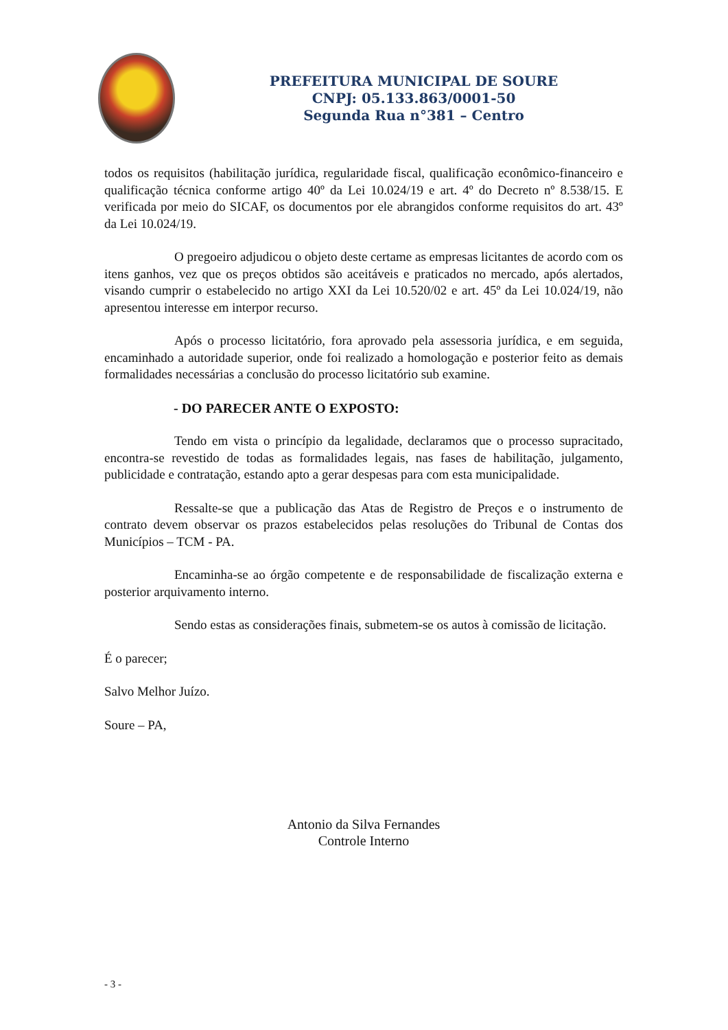PREFEITURA MUNICIPAL DE SOURE
CNPJ: 05.133.863/0001-50
Segunda Rua n°381 – Centro
todos os requisitos (habilitação jurídica, regularidade fiscal, qualificação econômico-financeiro e qualificação técnica conforme artigo 40º da Lei 10.024/19 e art. 4º do Decreto nº 8.538/15. E verificada por meio do SICAF, os documentos por ele abrangidos conforme requisitos do art. 43º da Lei 10.024/19.
O pregoeiro adjudicou o objeto deste certame as empresas licitantes de acordo com os itens ganhos, vez que os preços obtidos são aceitáveis e praticados no mercado, após alertados, visando cumprir o estabelecido no artigo XXI da Lei 10.520/02 e art. 45º da Lei 10.024/19, não apresentou interesse em interpor recurso.
Após o processo licitatório, fora aprovado pela assessoria jurídica, e em seguida, encaminhado a autoridade superior, onde foi realizado a homologação e posterior feito as demais formalidades necessárias a conclusão do processo licitatório sub examine.
- DO PARECER ANTE O EXPOSTO:
Tendo em vista o princípio da legalidade, declaramos que o processo supracitado, encontra-se revestido de todas as formalidades legais, nas fases de habilitação, julgamento, publicidade e contratação, estando apto a gerar despesas para com esta municipalidade.
Ressalte-se que a publicação das Atas de Registro de Preços e o instrumento de contrato devem observar os prazos estabelecidos pelas resoluções do Tribunal de Contas dos Municípios – TCM - PA.
Encaminha-se ao órgão competente e de responsabilidade de fiscalização externa e posterior arquivamento interno.
Sendo estas as considerações finais, submetem-se os autos à comissão de licitação.
É o parecer;
Salvo Melhor Juízo.
Soure – PA,
Antonio da Silva Fernandes
Controle Interno
- 3 -